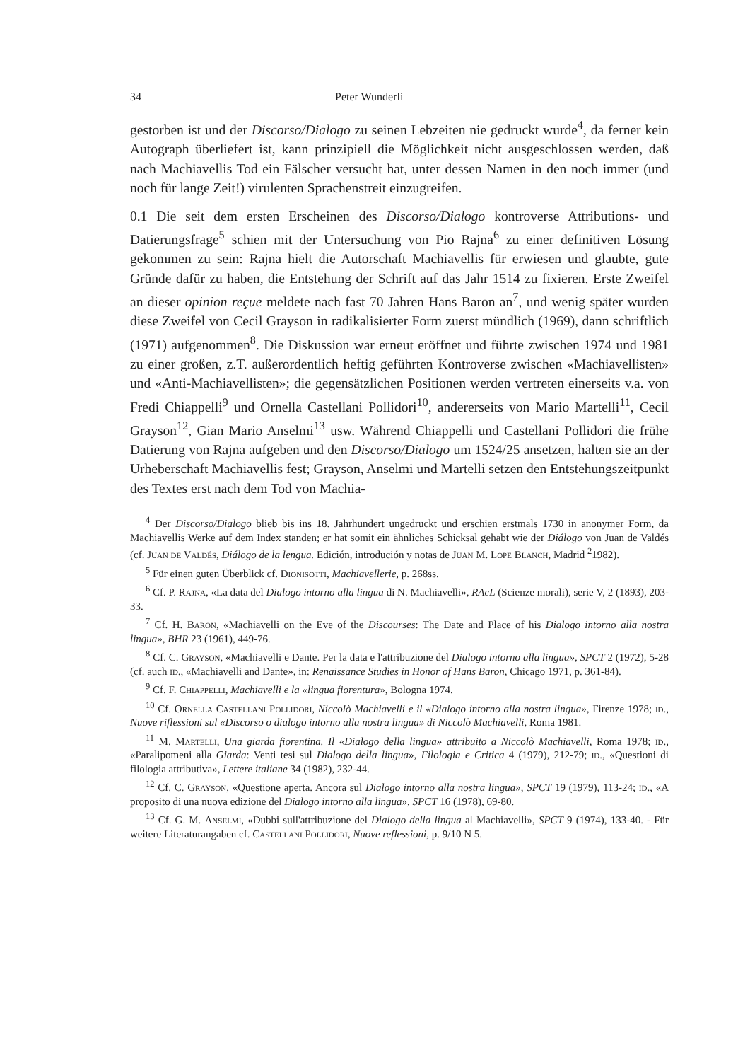34 Peter Wunderli
gestorben ist und der Discorso/Dialogo zu seinen Lebzeiten nie gedruckt wurde<sup>4</sup>, da ferner kein Autograph überliefert ist, kann prinzipiell die Möglichkeit nicht ausgeschlossen werden, daß nach Machiavellis Tod ein Fälscher versucht hat, unter dessen Namen in den noch immer (und noch für lange Zeit!) virulenten Sprachenstreit einzugreifen.
0.1 Die seit dem ersten Erscheinen des Discorso/Dialogo kontroverse Attributions- und Datierungsfrage<sup>5</sup> schien mit der Untersuchung von Pio Rajna<sup>6</sup> zu einer definitiven Lösung gekommen zu sein: Rajna hielt die Autorschaft Machiavellis für erwiesen und glaubte, gute Gründe dafür zu haben, die Entstehung der Schrift auf das Jahr 1514 zu fixieren. Erste Zweifel an dieser opinion reçue meldete nach fast 70 Jahren Hans Baron an<sup>7</sup>, und wenig später wurden diese Zweifel von Cecil Grayson in radikalisierter Form zuerst mündlich (1969), dann schriftlich (1971) aufgenommen<sup>8</sup>. Die Diskussion war erneut eröffnet und führte zwischen 1974 und 1981 zu einer großen, z.T. außerordentlich heftig geführten Kontroverse zwischen «Machiavellisten» und «Anti-Machiavellisten»; die gegensätzlichen Positionen werden vertreten einerseits v.a. von Fredi Chiappelli<sup>9</sup> und Ornella Castellani Pollidori<sup>10</sup>, andererseits von Mario Martelli<sup>11</sup>, Cecil Grayson<sup>12</sup>, Gian Mario Anselmi<sup>13</sup> usw. Während Chiappelli und Castellani Pollidori die frühe Datierung von Rajna aufgeben und den Discorso/Dialogo um 1524/25 ansetzen, halten sie an der Urheberschaft Machiavellis fest; Grayson, Anselmi und Martelli setzen den Entstehungszeitpunkt des Textes erst nach dem Tod von Machia-
<sup>4</sup> Der Discorso/Dialogo blieb bis ins 18. Jahrhundert ungedruckt und erschien erstmals 1730 in anonymer Form, da Machiavellis Werke auf dem Index standen; er hat somit ein ähnliches Schicksal gehabt wie der Diálogo von Juan de Valdés (cf. Juan de Valdés, Diálogo de la lengua. Edición, introdución y notas de Juan M. Lope Blanch, Madrid <sup>2</sup>1982).
<sup>5</sup> Für einen guten Überblick cf. Dionisotti, Machiavellerie, p. 268ss.
<sup>6</sup> Cf. P. Rajna, «La data del Dialogo intorno alla lingua di N. Machiavelli», RAcL (Scienze morali), serie V, 2 (1893), 203-33.
<sup>7</sup> Cf. H. Baron, «Machiavelli on the Eve of the Discourses: The Date and Place of his Dialogo intorno alla nostra lingua», BHR 23 (1961), 449-76.
<sup>8</sup> Cf. C. Grayson, «Machiavelli e Dante. Per la data e l'attribuzione del Dialogo intorno alla lingua», SPCT 2 (1972), 5-28 (cf. auch id., «Machiavelli and Dante», in: Renaissance Studies in Honor of Hans Baron, Chicago 1971, p. 361-84).
<sup>9</sup> Cf. F. Chiappelli, Machiavelli e la «lingua fiorentura», Bologna 1974.
<sup>10</sup> Cf. Ornella Castellani Pollidori, Niccolò Machiavelli e il «Dialogo intorno alla nostra lingua», Firenze 1978; id., Nuove riflessioni sul «Discorso o dialogo intorno alla nostra lingua» di Niccolò Machiavelli, Roma 1981.
<sup>11</sup> M. Martelli, Una giarda fiorentina. Il «Dialogo della lingua» attribuito a Niccolò Machiavelli, Roma 1978; id., «Paralipomeni alla Giarda: Venti tesi sul Dialogo della lingua», Filologia e Critica 4 (1979), 212-79; id., «Questioni di filologia attributiva», Lettere italiane 34 (1982), 232-44.
<sup>12</sup> Cf. C. Grayson, «Questione aperta. Ancora sul Dialogo intorno alla nostra lingua», SPCT 19 (1979), 113-24; id., «A proposito di una nuova edizione del Dialogo intorno alla lingua», SPCT 16 (1978), 69-80.
<sup>13</sup> Cf. G. M. Anselmi, «Dubbi sull'attribuzione del Dialogo della lingua al Machiavelli», SPCT 9 (1974), 133-40. - Für weitere Literaturangaben cf. Castellani Pollidori, Nuove reflessioni, p. 9/10 N 5.